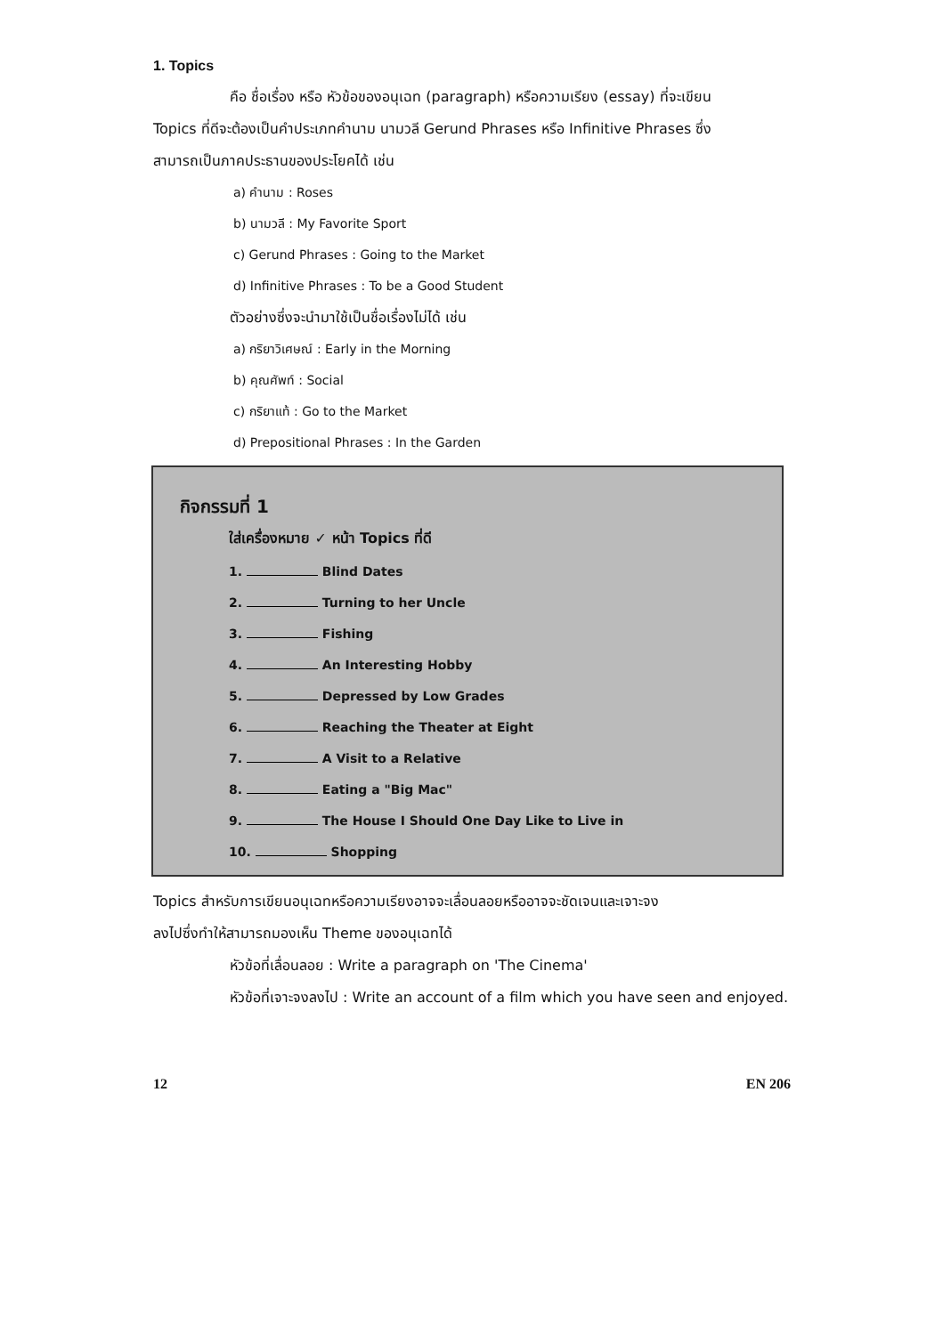1. Topics
คือ ชื่อเรื่อง หรือ หัวข้อของอนุเฉท (paragraph) หรือความเรียง (essay) ที่จะเขียน
Topics ที่ดีจะต้องเป็นคำประเภทคำนาม นามวลี Gerund Phrases หรือ Infinitive Phrases ซึ่ง
สามารถเป็นภาคประธานของประโยคได้ เช่น
a) คำนาม : Roses
b) นามวลี : My Favorite Sport
c) Gerund Phrases : Going to the Market
d) Infinitive Phrases : To be a Good Student
ตัวอย่างซึ่งจะนำมาใช้เป็นชื่อเรื่องไม่ได้ เช่น
a) กริยาวิเศษณ์ : Early in the Morning
b) คุณศัพท์ : Social
c) กริยาแท้ : Go to the Market
d) Prepositional Phrases : In the Garden
กิจกรรมที่ 1
ใส่เครื่องหมาย ✓ หน้า Topics ที่ดี
1. Blind Dates
2. Turning to her Uncle
3. Fishing
4. An Interesting Hobby
5. Depressed by Low Grades
6. Reaching the Theater at Eight
7. A Visit to a Relative
8. Eating a "Big Mac"
9. The House I Should One Day Like to Live in
10. Shopping
Topics สำหรับการเขียนอนุเฉทหรือความเรียงอาจจะเลื่อนลอยหรืออาจจะชัดเจนและเจาะจง
ลงไปซึ่งทำให้สามารถมองเห็น Theme ของอนุเฉทได้
หัวข้อที่เลื่อนลอย : Write a paragraph on 'The Cinema'
หัวข้อที่เจาะจงลงไป : Write an account of a film which you have seen and enjoyed.
12 EN 206